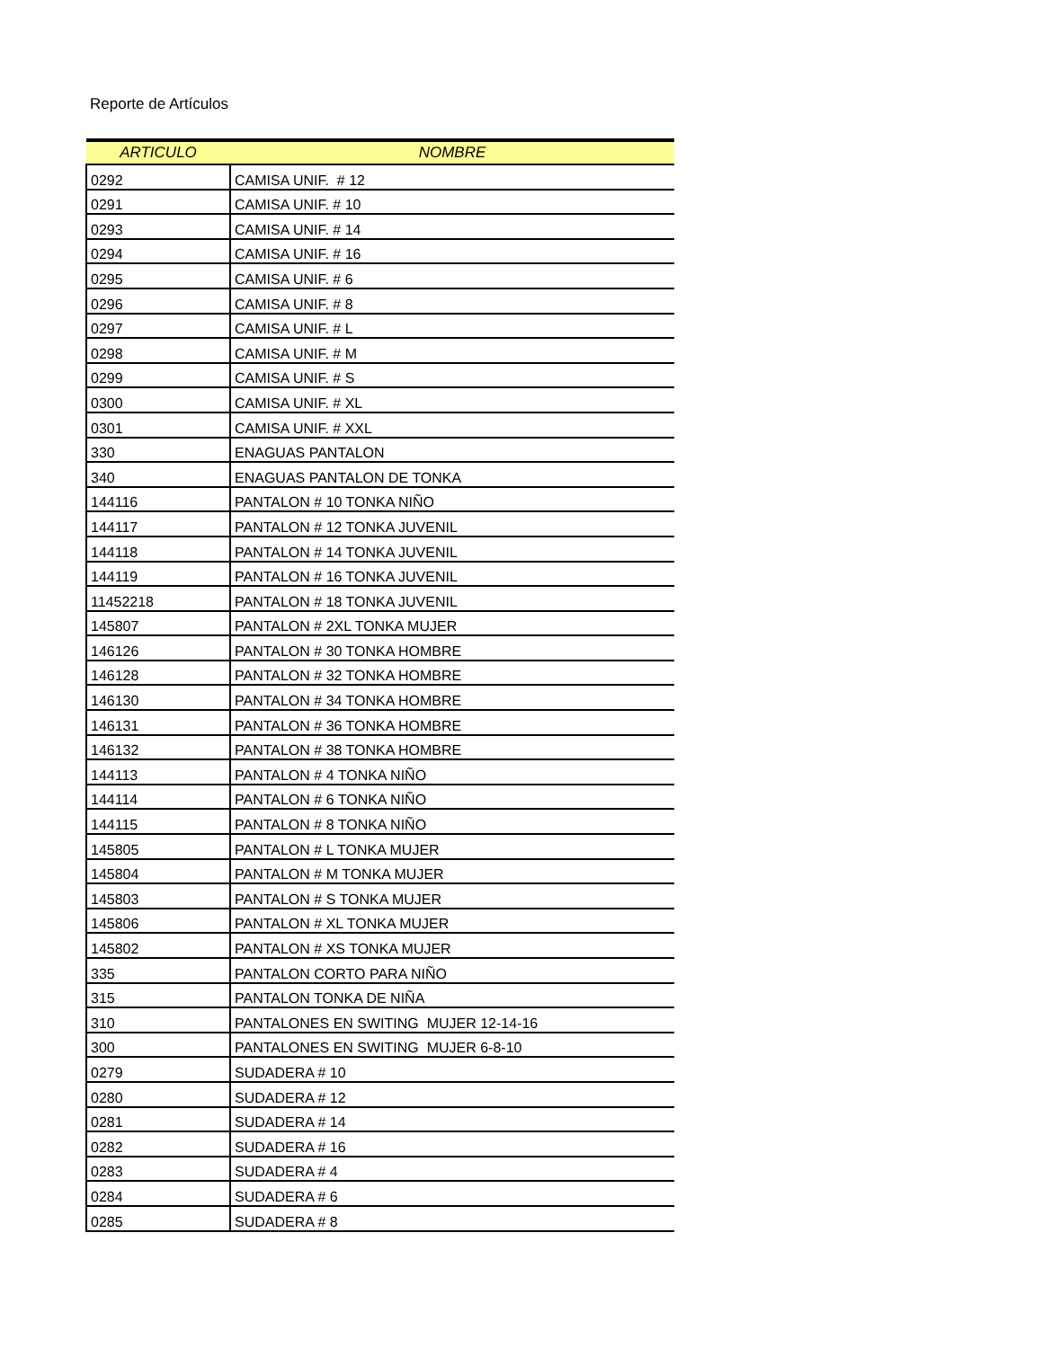Reporte de Artículos
| ARTICULO | NOMBRE |
| --- | --- |
| 0292 | CAMISA UNIF. # 12 |
| 0291 | CAMISA UNIF. # 10 |
| 0293 | CAMISA UNIF. # 14 |
| 0294 | CAMISA UNIF. # 16 |
| 0295 | CAMISA UNIF. # 6 |
| 0296 | CAMISA UNIF. # 8 |
| 0297 | CAMISA UNIF. # L |
| 0298 | CAMISA UNIF. # M |
| 0299 | CAMISA UNIF. # S |
| 0300 | CAMISA UNIF. # XL |
| 0301 | CAMISA UNIF. # XXL |
| 330 | ENAGUAS PANTALON |
| 340 | ENAGUAS PANTALON DE TONKA |
| 144116 | PANTALON # 10 TONKA NIÑO |
| 144117 | PANTALON # 12 TONKA JUVENIL |
| 144118 | PANTALON # 14 TONKA JUVENIL |
| 144119 | PANTALON # 16 TONKA JUVENIL |
| 11452218 | PANTALON # 18 TONKA JUVENIL |
| 145807 | PANTALON # 2XL TONKA MUJER |
| 146126 | PANTALON # 30 TONKA HOMBRE |
| 146128 | PANTALON # 32 TONKA HOMBRE |
| 146130 | PANTALON # 34 TONKA HOMBRE |
| 146131 | PANTALON # 36 TONKA HOMBRE |
| 146132 | PANTALON # 38 TONKA HOMBRE |
| 144113 | PANTALON # 4 TONKA NIÑO |
| 144114 | PANTALON # 6 TONKA NIÑO |
| 144115 | PANTALON # 8 TONKA NIÑO |
| 145805 | PANTALON # L TONKA MUJER |
| 145804 | PANTALON # M TONKA MUJER |
| 145803 | PANTALON # S TONKA MUJER |
| 145806 | PANTALON # XL TONKA MUJER |
| 145802 | PANTALON # XS TONKA MUJER |
| 335 | PANTALON CORTO PARA NIÑO |
| 315 | PANTALON TONKA DE NIÑA |
| 310 | PANTALONES EN SWITING MUJER 12-14-16 |
| 300 | PANTALONES EN SWITING MUJER 6-8-10 |
| 0279 | SUDADERA # 10 |
| 0280 | SUDADERA # 12 |
| 0281 | SUDADERA # 14 |
| 0282 | SUDADERA # 16 |
| 0283 | SUDADERA # 4 |
| 0284 | SUDADERA # 6 |
| 0285 | SUDADERA # 8 |